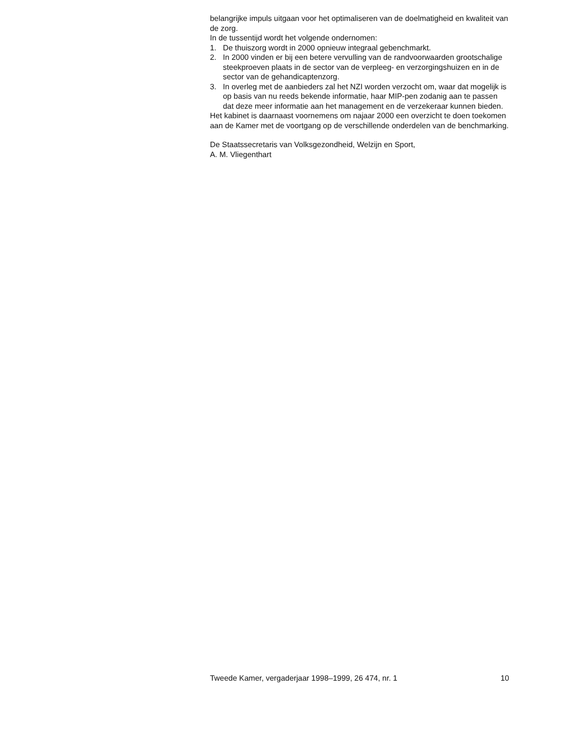belangrijke impuls uitgaan voor het optimaliseren van de doelmatigheid en kwaliteit van de zorg.
In de tussentijd wordt het volgende ondernomen:
1. De thuiszorg wordt in 2000 opnieuw integraal gebenchmarkt.
2. In 2000 vinden er bij een betere vervulling van de randvoorwaarden grootschalige steekproeven plaats in de sector van de verpleeg- en verzorgingshuizen en in de sector van de gehandicaptenzorg.
3. In overleg met de aanbieders zal het NZI worden verzocht om, waar dat mogelijk is op basis van nu reeds bekende informatie, haar MIP-pen zodanig aan te passen dat deze meer informatie aan het management en de verzekeraar kunnen bieden.
Het kabinet is daarnaast voornemens om najaar 2000 een overzicht te doen toekomen aan de Kamer met de voortgang op de verschillende onderdelen van de benchmarking.
De Staatssecretaris van Volksgezondheid, Welzijn en Sport,
A. M. Vliegenthart
Tweede Kamer, vergaderjaar 1998–1999, 26 474, nr. 1 10